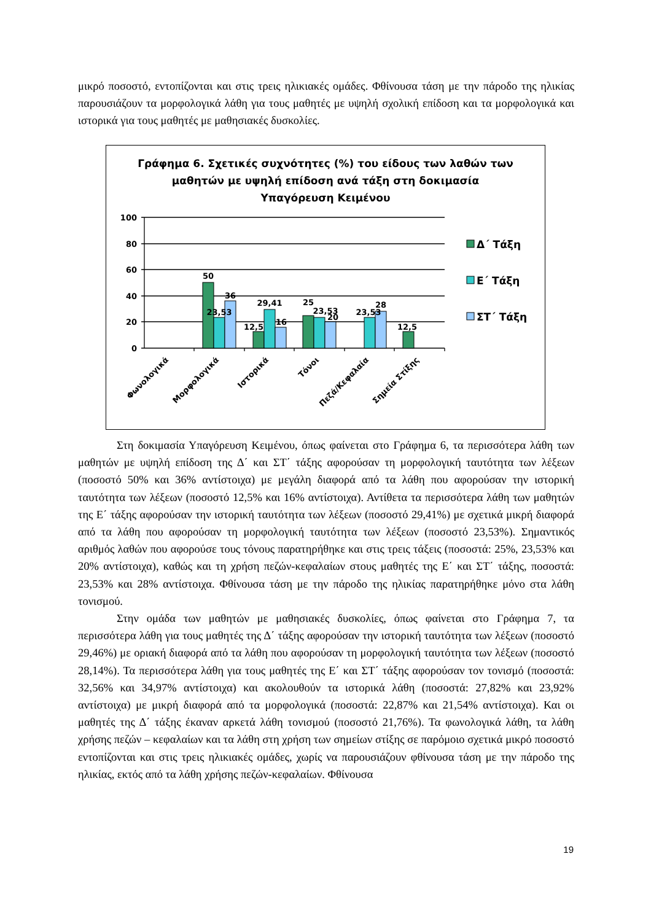μικρό ποσοστό, εντοπίζονται και στις τρεις ηλικιακές ομάδες. Φθίνουσα τάση με την πάροδο της ηλικίας παρουσιάζουν τα μορφολογικά λάθη για τους μαθητές με υψηλή σχολική επίδοση και τα μορφολογικά και ιστορικά για τους μαθητές με μαθησιακές δυσκολίες.
Γράφημα 6. Σχετικές συχνότητες (%) του είδους των λαθών των
μαθητών με υψηλή επίδοση ανά τάξη στη δοκιμασία
Υπαγόρευση Κειμένου
100
80
60
40
20
0
50
36
23,53
12,5
29,41
16
25
23,53
20
23,53
28
12,5
Φωνολογικά
Μορφολογικά
Ιστορικά
Τόνοι
Πεζά/Κεφαλαία
Σημεία Στίξης
Δ΄ Τάξη
Ε΄ Τάξη
ΣΤ΄ Τάξη
Στη δοκιμασία Υπαγόρευση Κειμένου, όπως φαίνεται στο Γράφημα 6, τα περισσότερα λάθη των μαθητών με υψηλή επίδοση της Δ΄ και ΣΤ΄ τάξης αφορούσαν τη μορφολογική ταυτότητα των λέξεων (ποσοστό 50% και 36% αντίστοιχα) με μεγάλη διαφορά από τα λάθη που αφορούσαν την ιστορική ταυτότητα των λέξεων (ποσοστό 12,5% και 16% αντίστοιχα). Αντίθετα τα περισσότερα λάθη των μαθητών της Ε΄ τάξης αφορούσαν την ιστορική ταυτότητα των λέξεων (ποσοστό 29,41%) με σχετικά μικρή διαφορά από τα λάθη που αφορούσαν τη μορφολογική ταυτότητα των λέξεων (ποσοστό 23,53%). Σημαντικός αριθμός λαθών που αφορούσε τους τόνους παρατηρήθηκε και στις τρεις τάξεις (ποσοστά: 25%, 23,53% και 20% αντίστοιχα), καθώς και τη χρήση πεζών-κεφαλαίων στους μαθητές της Ε΄ και ΣΤ΄ τάξης, ποσοστά: 23,53% και 28% αντίστοιχα. Φθίνουσα τάση με την πάροδο της ηλικίας παρατηρήθηκε μόνο στα λάθη τονισμού.
Στην ομάδα των μαθητών με μαθησιακές δυσκολίες, όπως φαίνεται στο Γράφημα 7, τα περισσότερα λάθη για τους μαθητές της Δ΄ τάξης αφορούσαν την ιστορική ταυτότητα των λέξεων (ποσοστό 29,46%) με οριακή διαφορά από τα λάθη που αφορούσαν τη μορφολογική ταυτότητα των λέξεων (ποσοστό 28,14%). Τα περισσότερα λάθη για τους μαθητές της Ε΄ και ΣΤ΄ τάξης αφορούσαν τον τονισμό (ποσοστά: 32,56% και 34,97% αντίστοιχα) και ακολουθούν τα ιστορικά λάθη (ποσοστά: 27,82% και 23,92% αντίστοιχα) με μικρή διαφορά από τα μορφολογικά (ποσοστά: 22,87% και 21,54% αντίστοιχα). Και οι μαθητές της Δ΄ τάξης έκαναν αρκετά λάθη τονισμού (ποσοστό 21,76%). Τα φωνολογικά λάθη, τα λάθη χρήσης πεζών – κεφαλαίων και τα λάθη στη χρήση των σημείων στίξης σε παρόμοιο σχετικά μικρό ποσοστό εντοπίζονται και στις τρεις ηλικιακές ομάδες, χωρίς να παρουσιάζουν φθίνουσα τάση με την πάροδο της ηλικίας, εκτός από τα λάθη χρήσης πεζών-κεφαλαίων. Φθίνουσα
19